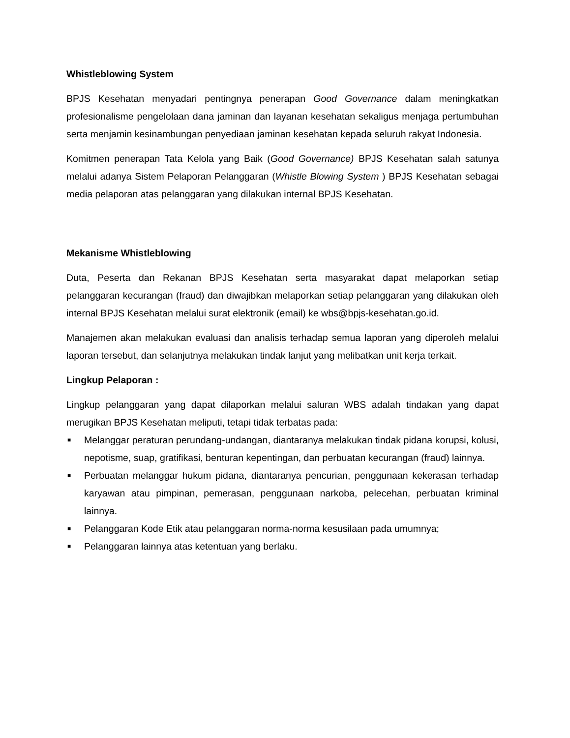Whistleblowing System
BPJS Kesehatan menyadari pentingnya penerapan Good Governance dalam meningkatkan profesionalisme pengelolaan dana jaminan dan layanan kesehatan sekaligus menjaga pertumbuhan serta menjamin kesinambungan penyediaan jaminan kesehatan kepada seluruh rakyat Indonesia.
Komitmen penerapan Tata Kelola yang Baik (Good Governance) BPJS Kesehatan salah satunya melalui adanya Sistem Pelaporan Pelanggaran (Whistle Blowing System ) BPJS Kesehatan sebagai media pelaporan atas pelanggaran yang dilakukan internal BPJS Kesehatan.
Mekanisme Whistleblowing
Duta, Peserta dan Rekanan BPJS Kesehatan serta masyarakat dapat melaporkan setiap pelanggaran kecurangan (fraud) dan diwajibkan melaporkan setiap pelanggaran yang dilakukan oleh internal BPJS Kesehatan melalui surat elektronik (email) ke wbs@bpjs-kesehatan.go.id.
Manajemen akan melakukan evaluasi dan analisis terhadap semua laporan yang diperoleh melalui laporan tersebut, dan selanjutnya melakukan tindak lanjut yang melibatkan unit kerja terkait.
Lingkup Pelaporan :
Lingkup pelanggaran yang dapat dilaporkan melalui saluran WBS adalah tindakan yang dapat merugikan BPJS Kesehatan meliputi, tetapi tidak terbatas pada:
■ Melanggar peraturan perundang-undangan, diantaranya melakukan tindak pidana korupsi, kolusi, nepotisme, suap, gratifikasi, benturan kepentingan, dan perbuatan kecurangan (fraud) lainnya.
■ Perbuatan melanggar hukum pidana, diantaranya pencurian, penggunaan kekerasan terhadap karyawan atau pimpinan, pemerasan, penggunaan narkoba, pelecehan, perbuatan kriminal lainnya.
■ Pelanggaran Kode Etik atau pelanggaran norma-norma kesusilaan pada umumnya;
■ Pelanggaran lainnya atas ketentuan yang berlaku.